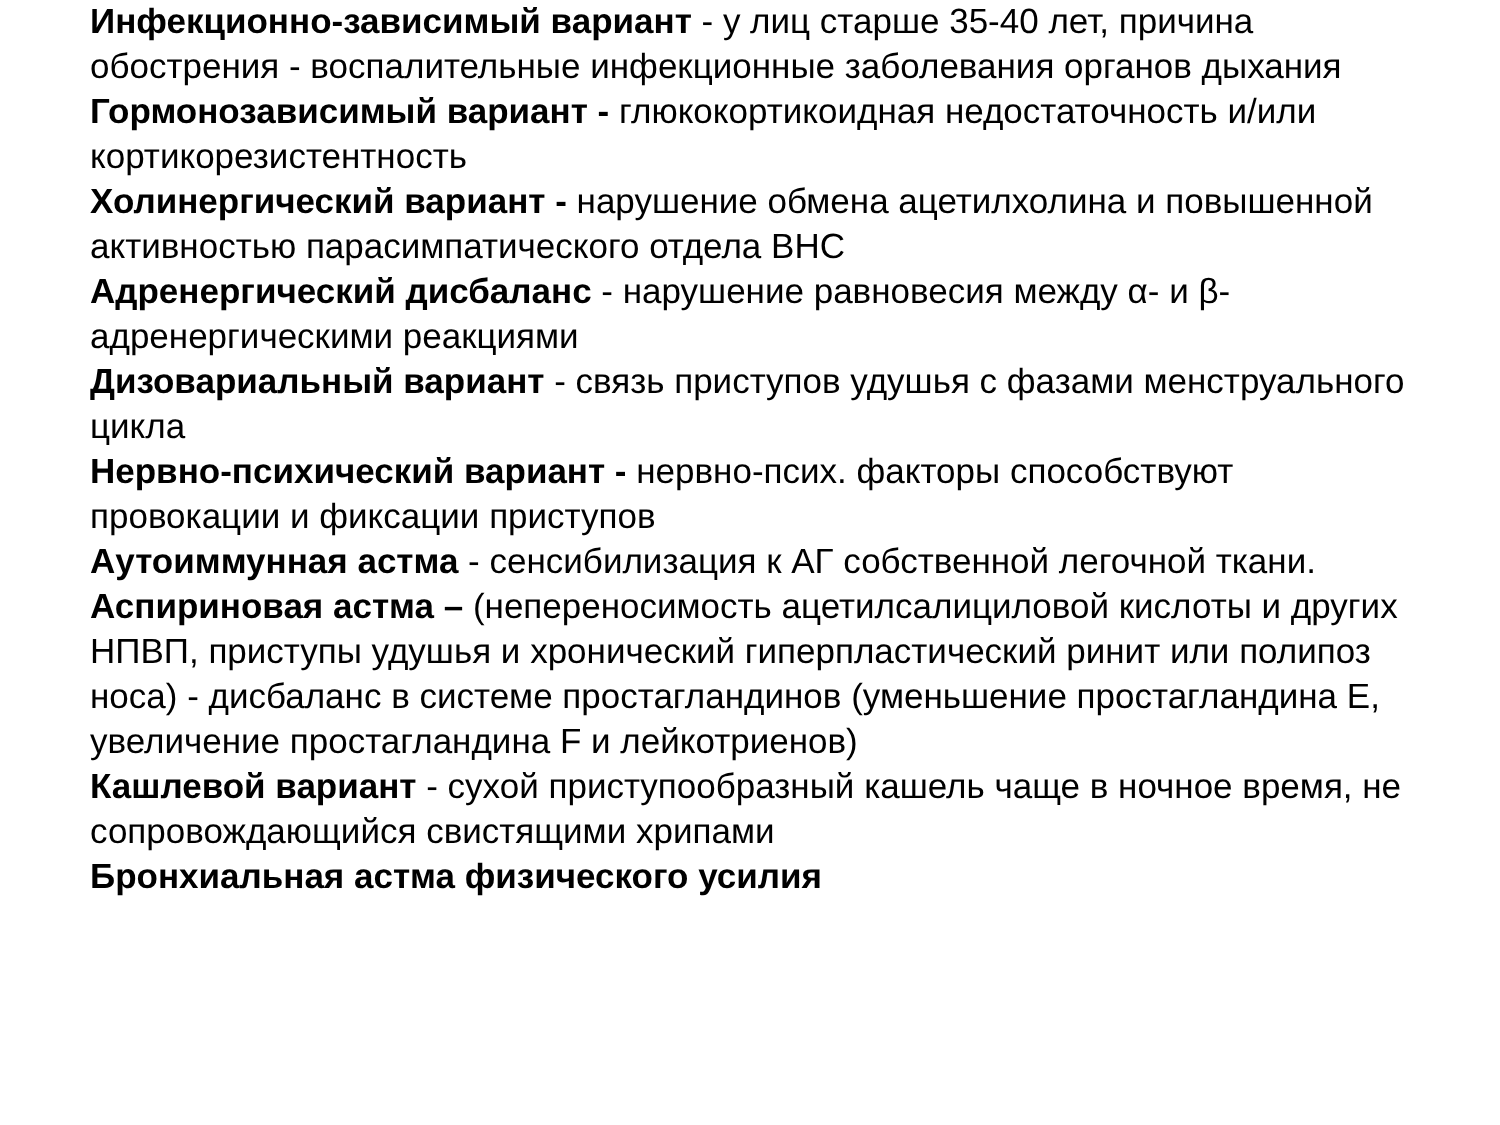Инфекционно-зависимый вариант - у лиц старше 35-40 лет, причина обострения - воспалительные инфекционные заболевания органов дыхания
Гормонозависимый вариант - глюкокортикоидная недостаточность и/или кортикорезистентность
Холинергический вариант - нарушение обмена ацетилхолина и повышенной активностью парасимпатического отдела ВНС
Адренергический дисбаланс - нарушение равновесия между α- и β-адренергическими реакциями
Дизовариальный вариант - связь приступов удушья с фазами менструального цикла
Нервно-психический вариант - нервно-псих. факторы способствуют провокации и фиксации приступов
Аутоиммунная астма - сенсибилизация к АГ собственной легочной ткани.
Аспириновая астма – (непереносимость ацетилсалициловой кислоты и других НПВП, приступы удушья и хронический гиперпластический ринит или полипоз носа) - дисбаланс в системе простагландинов (уменьшение простагландина Е, увеличение простагландина F и лейкотриенов)
Кашлевой вариант - сухой приступообразный кашель чаще в ночное время, не сопровождающийся свистящими хрипами
Бронхиальная астма физического усилия